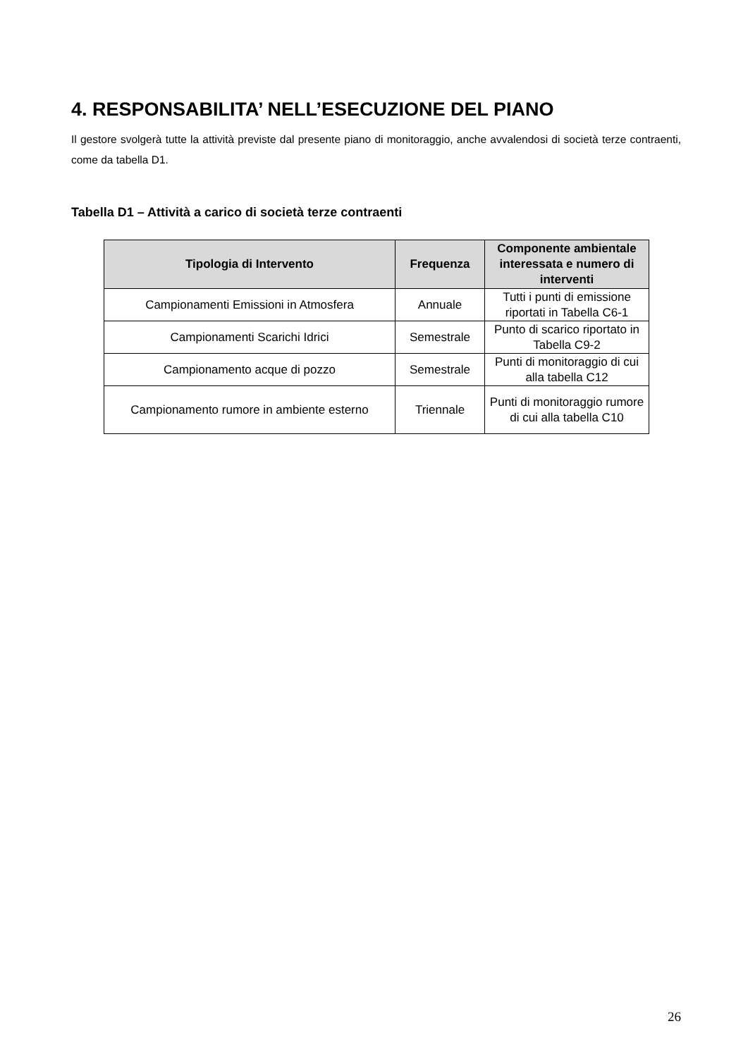4. RESPONSABILITA’ NELL’ESECUZIONE DEL PIANO
Il gestore svolgerà tutte la attività previste dal presente piano di monitoraggio, anche avvalendosi di società terze contraenti, come da tabella D1.
Tabella D1 – Attività a carico di società terze contraenti
| Tipologia di Intervento | Frequenza | Componente ambientale interessata e numero di interventi |
| --- | --- | --- |
| Campionamenti Emissioni in Atmosfera | Annuale | Tutti i punti di emissione riportati in Tabella C6-1 |
| Campionamenti Scarichi Idrici | Semestrale | Punto di scarico riportato in Tabella C9-2 |
| Campionamento acque di pozzo | Semestrale | Punti di monitoraggio di cui alla tabella C12 |
| Campionamento rumore in ambiente esterno | Triennale | Punti di monitoraggio rumore di cui alla tabella C10 |
26